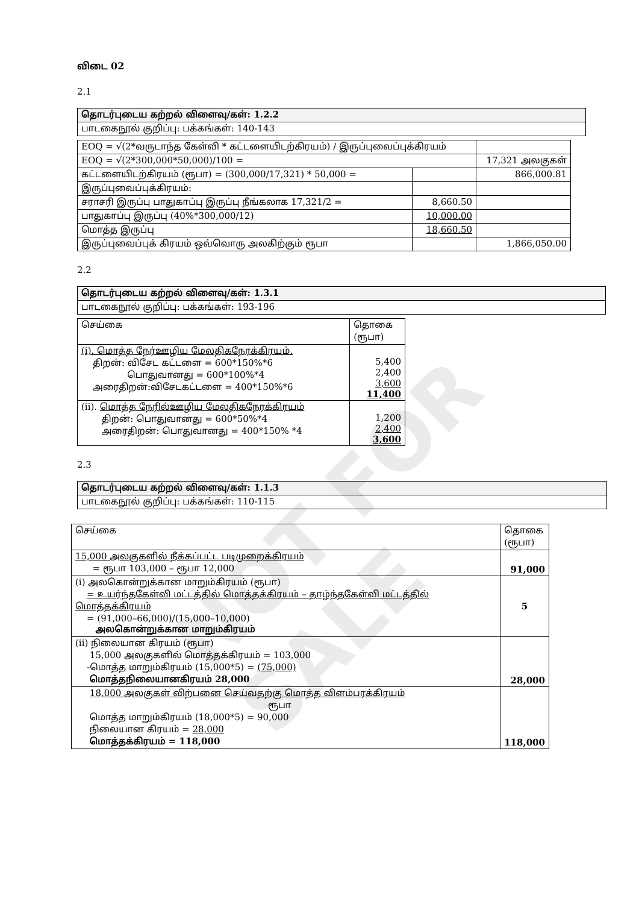NOT FOR SALE
விடை 02
2.1
| தொடர்புடைய கற்றல் விளைவு/கள்: 1.2.2 |
| பாடகைநூல் குறிப்பு: பக்கங்கள்: 140-143 |
| EOQ = √(2*வருடாந்த கேள்வி * கட்டளையிடற்கிரயம்) / இருப்புவைப்புக்கிரயம் | | |
| EOQ = √(2*300,000*50,000)/100 = | | 17,321 அலகுகள் |
| கட்டளையிடற்கிரயம் (ரூபா) = (300,000/17,321) * 50,000 = | | 866,000.81 |
| இருப்புவைப்புக்கிரயம்: | | |
| சராசரி இருப்பு பாதுகாப்பு இருப்பு நீங்கலாக 17,321/2 = | 8,660.50 | |
| பாதுகாப்பு இருப்பு (40%*300,000/12) | 10,000.00 | |
| மொத்த இருப்பு | 18,660.50 | |
| இருப்புவைப்புக் கிரயம் ஒவ்வொரு அலகிற்கும் ரூபா | | 1,866,050.00 |
2.2
| தொடர்புடைய கற்றல் விளைவு/கள்: 1.3.1 |
| பாடகைநூல் குறிப்பு: பக்கங்கள்: 193-196 |
| செய்கை | தொகை (ரூபா) |
| --- | --- |
| (i). மொத்த நேர்ஊழிய மேலதிகநேரக்கிரயம். திறன்: விசேட கட்டளை = 600*150%*6 பொதுவானது = 600*100%*4 அரைதிறன்:விசேடகட்டளை = 400*150%*6 | 5,400 2,400 3,600 11,400 |
| (ii). மொத்த நேரில்ஊழிய மேலதிகநேரக்கிரயம் திறன்: பொதுவானது = 600*50%*4 அரைதிறன்: பொதுவானது = 400*150% *4 | 1,200 2,400 3,600 |
2.3
| தொடர்புடைய கற்றல் விளைவு/கள்: 1.1.3 |
| பாடகைநூல் குறிப்பு: பக்கங்கள்: 110-115 |
| செய்கை | தொகை (ரூபா) |
| --- | --- |
| 15,000 அலகுகளில் நீக்கப்பட்ட படிமுறைக்கிரயம் = ரூபா 103,000 – ரூபா 12,000 | 91,000 |
| (i) அலகொன்றுக்கான மாறும்கிரயம் (ரூபா) = உயர்ந்தகேள்வி மட்டத்தில் மொத்தக்கிரயம் – தாழ்ந்தகேள்வி மட்டத்தில் மொத்தக்கிரயம் = (91,000–66,000)/(15,000–10,000) அலகொன்றுக்கான மாறும்கிரயம் | 5 |
| (ii) நிலையான கிரயம் (ரூபா) 15,000 அலகுகளில் மொத்தக்கிரயம் = 103,000 -மொத்த மாறும்கிரயம் (15,000*5) = (75,000) மொத்தநிலையானகிரயம் 28,000 | 28,000 |
| 18,000 அலகுகள் விற்பனை செய்வதற்கு மொத்த விளம்பரக்கிரயம் ரூபா மொத்த மாறும்கிரயம் (18,000*5) = 90,000 நிலையான கிரயம் = 28,000 மொத்தக்கிரயம் = 118,000 | 118,000 |